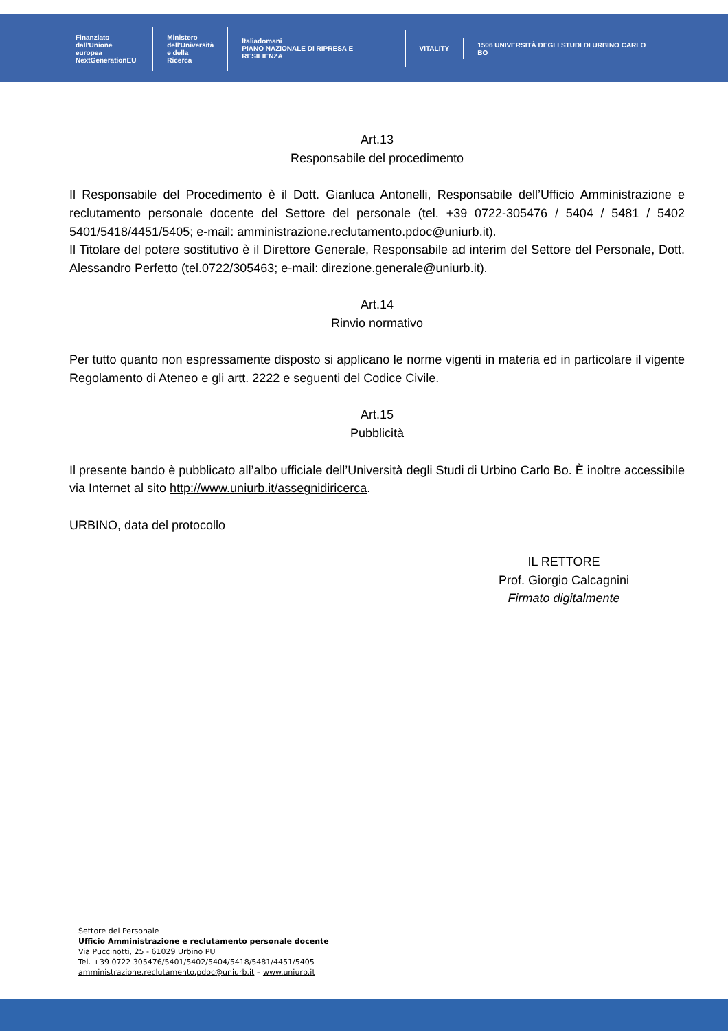Finanziato
dall'Unione europea
NextGenerationEU
Ministero
dell'Università
e della Ricerca
Italiadomani
PIANO NAZIONALE DI RIPRESA E RESILIENZA
VITALITY
1506 UNIVERSITÀ DEGLI STUDI DI URBINO CARLO BO
Art.13
Responsabile del procedimento
Il Responsabile del Procedimento è il Dott. Gianluca Antonelli, Responsabile dell’Ufficio Amministrazione e reclutamento personale docente del Settore del personale (tel. +39 0722-305476 / 5404 / 5481 / 5402 5401/5418/4451/5405; e-mail: amministrazione.reclutamento.pdoc@uniurb.it).
Il Titolare del potere sostitutivo è il Direttore Generale, Responsabile ad interim del Settore del Personale, Dott. Alessandro Perfetto (tel.0722/305463; e-mail: direzione.generale@uniurb.it).
Art.14
Rinvio normativo
Per tutto quanto non espressamente disposto si applicano le norme vigenti in materia ed in particolare il vigente Regolamento di Ateneo e gli artt. 2222 e seguenti del Codice Civile.
Art.15
Pubblicità
Il presente bando è pubblicato all’albo ufficiale dell’Università degli Studi di Urbino Carlo Bo. È inoltre accessibile via Internet al sito http://www.uniurb.it/assegnidiricerca.
URBINO, data del protocollo
IL RETTORE
Prof. Giorgio Calcagnini
Firmato digitalmente
Settore del Personale
Ufficio Amministrazione e reclutamento personale docente
Via Puccinotti, 25 - 61029 Urbino PU
Tel. +39 0722 305476/5401/5402/5404/5418/5481/4451/5405
amministrazione.reclutamento.pdoc@uniurb.it – www.uniurb.it